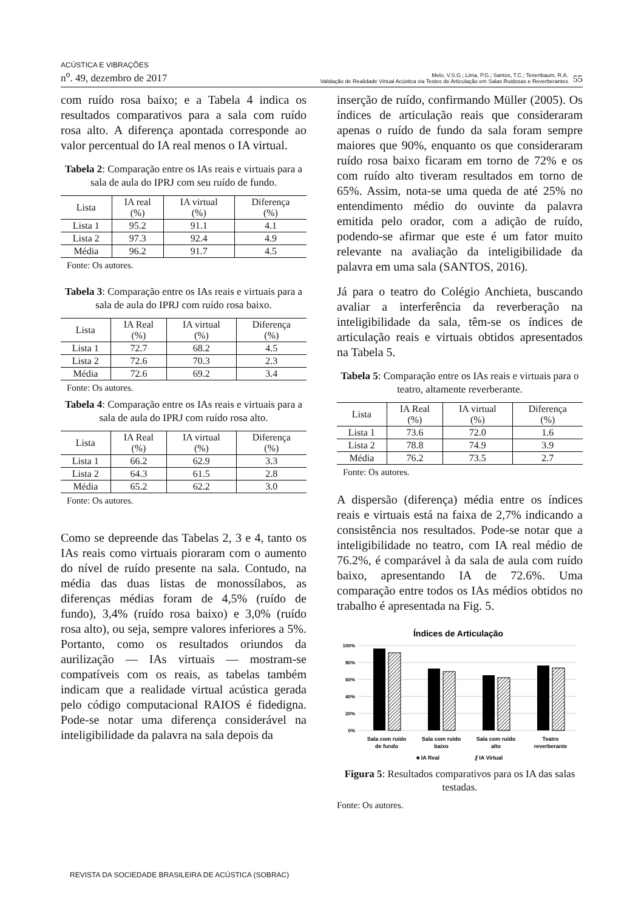ACÚSTICA E VIBRAÇÕES
n<sup>o</sup>. 49, dezembro de 2017
Melo, V.S.G.; Lima, P.G.; Santos, T.C.; Tenenbaum, R.A.
Validação de Realidade Virtual Acústica via Testes de Articulação em Salas Ruidosas e Reverberantes
55
com ruído rosa baixo; e a Tabela 4 indica os resultados comparativos para a sala com ruído rosa alto. A diferença apontada corresponde ao valor percentual do IA real menos o IA virtual.
Tabela 2: Comparação entre os IAs reais e virtuais para a sala de aula do IPRJ com seu ruído de fundo.
| Lista | IA real (%) | IA virtual (%) | Diferença (%) |
| --- | --- | --- | --- |
| Lista 1 | 95.2 | 91.1 | 4.1 |
| Lista 2 | 97.3 | 92.4 | 4.9 |
| Média | 96.2 | 91.7 | 4.5 |
Fonte: Os autores.
Tabela 3: Comparação entre os IAs reais e virtuais para a sala de aula do IPRJ com ruído rosa baixo.
| Lista | IA Real (%) | IA virtual (%) | Diferença (%) |
| --- | --- | --- | --- |
| Lista 1 | 72.7 | 68.2 | 4.5 |
| Lista 2 | 72.6 | 70.3 | 2.3 |
| Média | 72.6 | 69.2 | 3.4 |
Fonte: Os autores.
Tabela 4: Comparação entre os IAs reais e virtuais para a sala de aula do IPRJ com ruído rosa alto.
| Lista | IA Real (%) | IA virtual (%) | Diferença (%) |
| --- | --- | --- | --- |
| Lista 1 | 66.2 | 62.9 | 3.3 |
| Lista 2 | 64.3 | 61.5 | 2.8 |
| Média | 65.2 | 62.2 | 3.0 |
Fonte: Os autores.
Como se depreende das Tabelas 2, 3 e 4, tanto os IAs reais como virtuais pioraram com o aumento do nível de ruído presente na sala. Contudo, na média das duas listas de monossílabos, as diferenças médias foram de 4,5% (ruído de fundo), 3,4% (ruído rosa baixo) e 3,0% (ruído rosa alto), ou seja, sempre valores inferiores a 5%. Portanto, como os resultados oriundos da aurilização — IAs virtuais — mostram-se compatíveis com os reais, as tabelas também indicam que a realidade virtual acústica gerada pelo código computacional RAIOS é fidedigna. Pode-se notar uma diferença considerável na inteligibilidade da palavra na sala depois da
inserção de ruído, confirmando Müller (2005). Os índices de articulação reais que consideraram apenas o ruído de fundo da sala foram sempre maiores que 90%, enquanto os que consideraram ruído rosa baixo ficaram em torno de 72% e os com ruído alto tiveram resultados em torno de 65%. Assim, nota-se uma queda de até 25% no entendimento médio do ouvinte da palavra emitida pelo orador, com a adição de ruído, podendo-se afirmar que este é um fator muito relevante na avaliação da inteligibilidade da palavra em uma sala (SANTOS, 2016).
Já para o teatro do Colégio Anchieta, buscando avaliar a interferência da reverberação na inteligibilidade da sala, têm-se os índices de articulação reais e virtuais obtidos apresentados na Tabela 5.
Tabela 5: Comparação entre os IAs reais e virtuais para o teatro, altamente reverberante.
| Lista | IA Real (%) | IA virtual (%) | Diferença (%) |
| --- | --- | --- | --- |
| Lista 1 | 73.6 | 72.0 | 1.6 |
| Lista 2 | 78.8 | 74.9 | 3.9 |
| Média | 76.2 | 73.5 | 2.7 |
Fonte: Os autores.
A dispersão (diferença) média entre os índices reais e virtuais está na faixa de 2,7% indicando a consistência nos resultados. Pode-se notar que a inteligibilidade no teatro, com IA real médio de 76.2%, é comparável à da sala de aula com ruído baixo, apresentando IA de 72.6%. Uma comparação entre todos os IAs médios obtidos no trabalho é apresentada na Fig. 5.
Índices de Articulação
100%
80%
60%
40%
20%
0%
Sala com ruído
de fundo
Sala com ruído
baixo
Sala com ruído
alto
Teatro
reverberante
■ IA Real
⫽ IA Virtual
Figura 5: Resultados comparativos para os IA das salas testadas.
Fonte: Os autores.
REVISTA DA SOCIEDADE BRASILEIRA DE ACÚSTICA (SOBRAC)